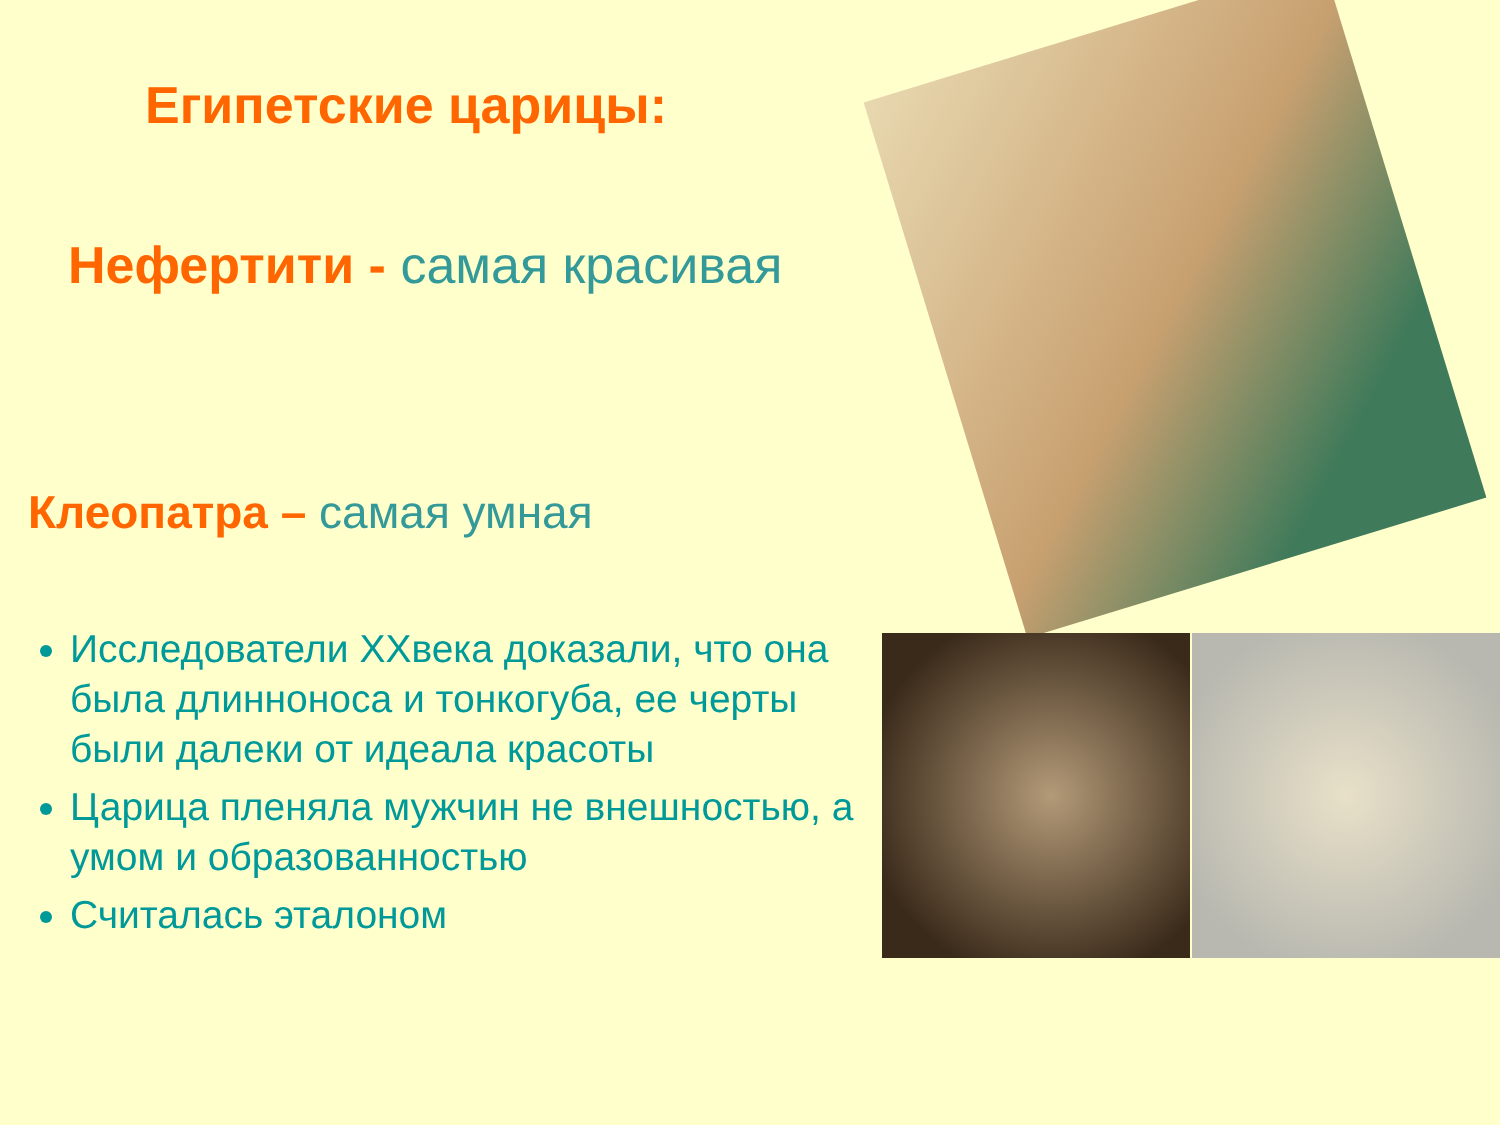Египетские царицы:
Нефертити - самая красивая
Клеопатра – самая умная
Исследователи XXвека доказали, что она была длинноноса и тонкогуба, ее черты были далеки от идеала красоты
Царица пленяла мужчин не внешностью, а умом и образованностью
Считалась эталоном